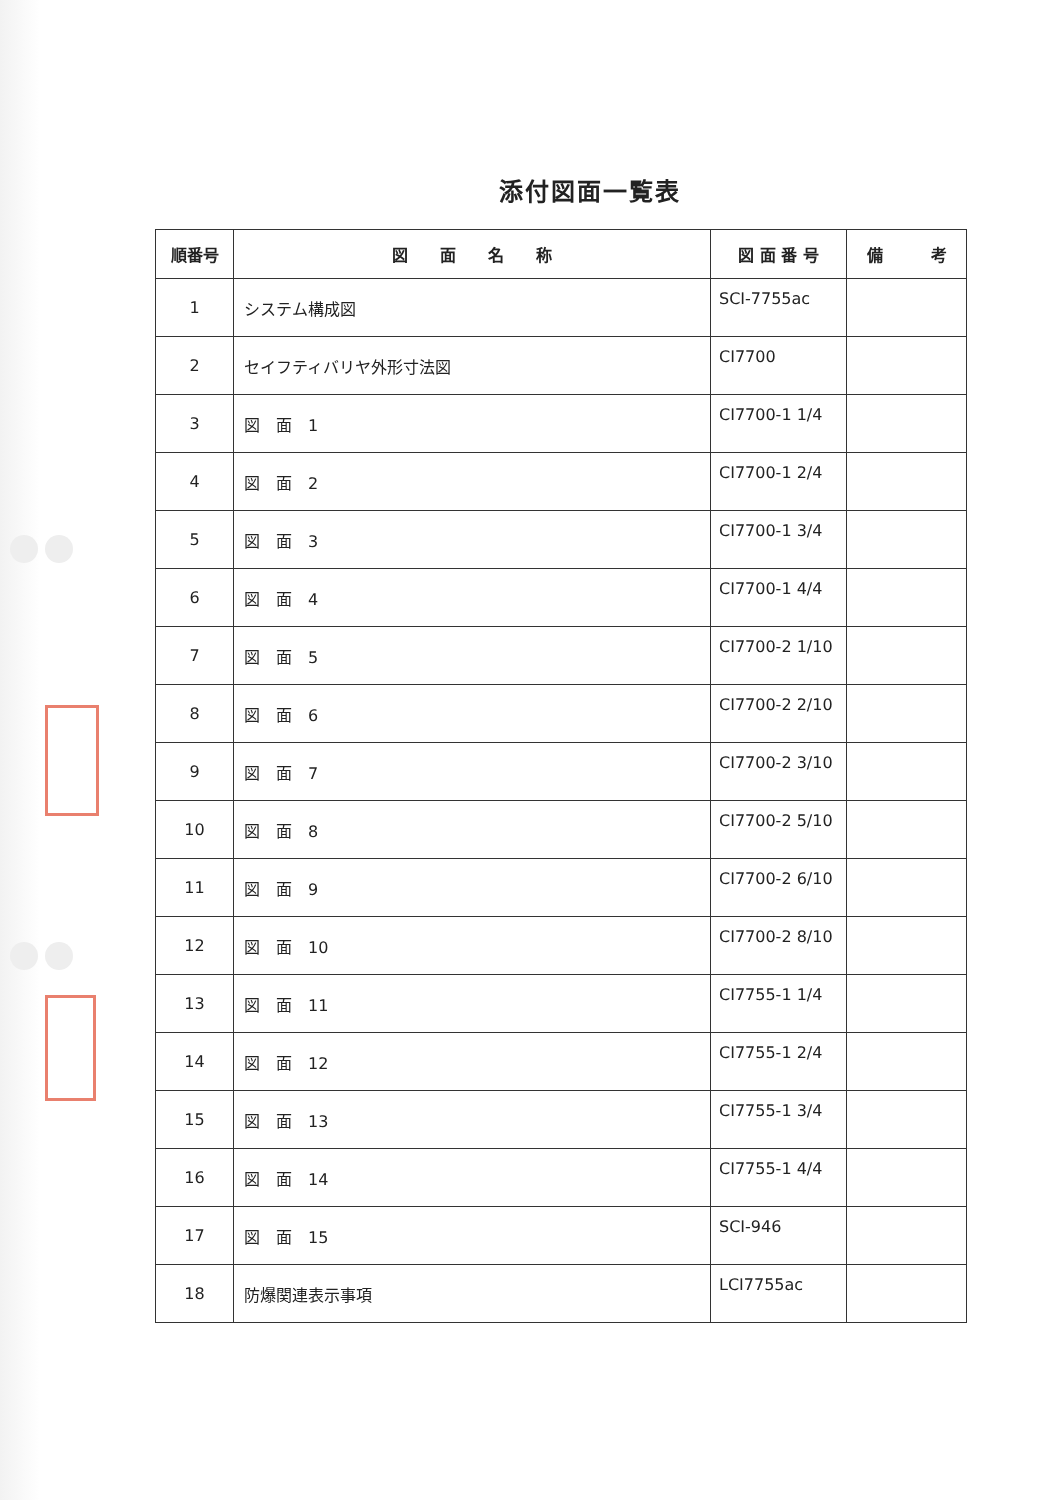添付図面一覧表
| 順番号 | 図 面 名 称 | 図 面 番 号 | 備 考 |
| --- | --- | --- | --- |
| 1 | システム構成図 | SCI-7755ac | |
| 2 | セイフティバリヤ外形寸法図 | CI7700 | |
| 3 | 図 面 1 | CI7700-1 1/4 | |
| 4 | 図 面 2 | CI7700-1 2/4 | |
| 5 | 図 面 3 | CI7700-1 3/4 | |
| 6 | 図 面 4 | CI7700-1 4/4 | |
| 7 | 図 面 5 | CI7700-2 1/10 | |
| 8 | 図 面 6 | CI7700-2 2/10 | |
| 9 | 図 面 7 | CI7700-2 3/10 | |
| 10 | 図 面 8 | CI7700-2 5/10 | |
| 11 | 図 面 9 | CI7700-2 6/10 | |
| 12 | 図 面 10 | CI7700-2 8/10 | |
| 13 | 図 面 11 | CI7755-1 1/4 | |
| 14 | 図 面 12 | CI7755-1 2/4 | |
| 15 | 図 面 13 | CI7755-1 3/4 | |
| 16 | 図 面 14 | CI7755-1 4/4 | |
| 17 | 図 面 15 | SCI-946 | |
| 18 | 防爆関連表示事項 | LCI7755ac | |